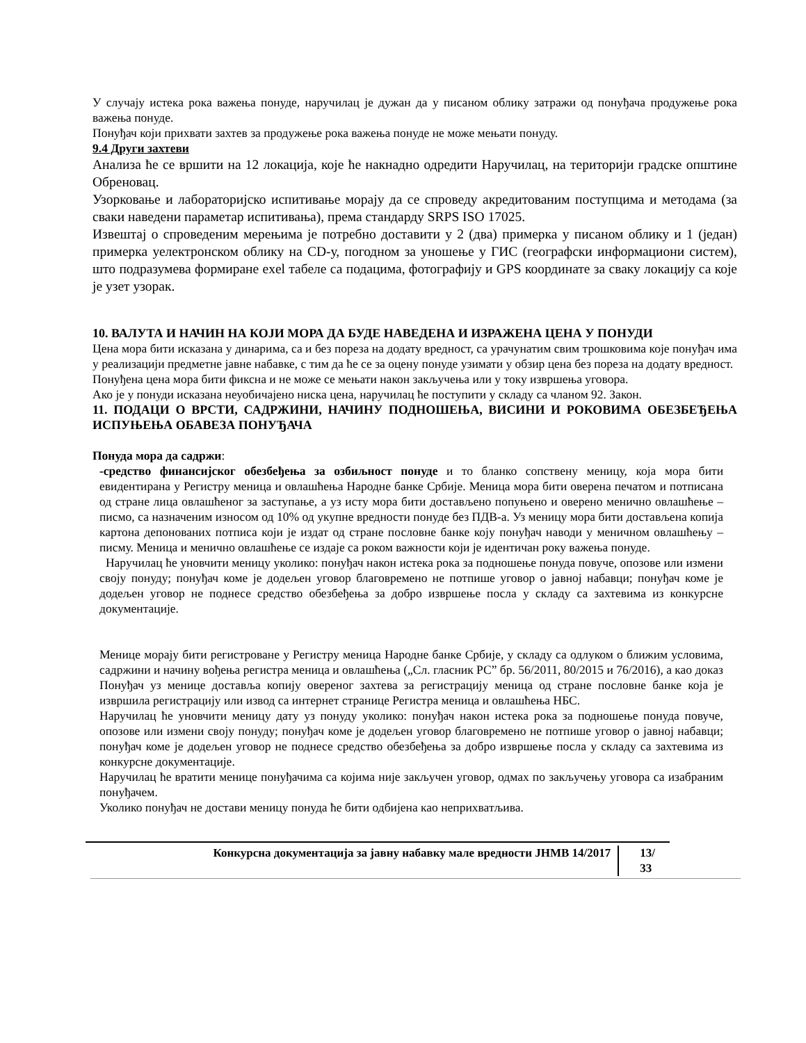У случају истека рока важења понуде, наручилац је дужан да у писаном облику затражи од понуђача продужење рока важења понуде.
Понуђач који прихвати захтев за продужење рока важења понуде не може мењати понуду.
9.4 Други захтеви
Анализа ће се вршити на 12 локација, које ће накнадно одредити Наручилац, на територији градске општине Обреновац.
Узорковање и лабораторијско испитивање морају да се спроведу акредитованим поступцима и методама (за сваки наведени параметар испитивања), према стандарду SRPS ISO 17025.
Извештај о спроведеним мерењима је потребно доставити у 2 (два) примерка у писаном облику и 1 (један) примерка уелектронском облику на CD-у, погодном за уношење у ГИС (географски информациони систем), што подразумева формиране exel табеле са подацима, фотографију и GPS координате за сваку локацију са које је узет узорак.
10. ВАЛУТА И НАЧИН НА КОЈИ МОРА ДА БУДЕ НАВЕДЕНА И ИЗРАЖЕНА ЦЕНА У ПОНУДИ
Цена мора бити исказана у динарима, са и без пореза на додату вредност, са урачунатим свим трошковима које понуђач има у реализацији предметне јавне набавке, с тим да ће се за оцену понуде узимати у обзир цена без пореза на додату вредност.
Понуђена цена мора бити фиксна и не може се мењати након закључења или у току извршења уговора.
Ако је у понуди исказана неуобичајено ниска цена, наручилац ће поступити у складу са чланом 92. Закон.
11. ПОДАЦИ О ВРСТИ, САДРЖИНИ, НАЧИНУ ПОДНОШЕЊА, ВИСИНИ И РОКОВИМА ОБЕЗБЕЂЕЊА ИСПУЊЕЊА ОБАВЕЗА ПОНУЂАЧА
Понуда мора да садржи:
-средство финансијског обезбеђења за озбиљност понуде и то бланко сопствену меницу, која мора бити евидентирана у Регистру меница и овлашћења Народне банке Србије. Меница мора бити оверена печатом и потписана од стране лица овлашћеног за заступање, а уз исту мора бити достављено попуњено и оверено менично овлашћење – писмо, са назначеним износом од 10% од укупне вредности понуде без ПДВ-а. Уз меницу мора бити достављена копија картона депонованих потписа који је издат од стране пословне банке коју понуђач наводи у меничном овлашћењу – писму. Меница и менично овлашћење се издаје са роком важности који је идентичан року важења понуде.
Наручилац ће уновчити меницу уколико: понуђач након истека рока за подношење понуда повуче, опозове или измени своју понуду; понуђач коме је додељен уговор благовремено не потпише уговор о јавној набавци; понуђач коме је додељен уговор не поднесе средство обезбеђења за добро извршење посла у складу са захтевима из конкурсне документације.
Менице морају бити регистроване у Регистру меница Народне банке Србије, у складу са одлуком о ближим условима, садржини и начину вођења регистра меница и овлашћења („Сл. гласник РС” бр. 56/2011, 80/2015 и 76/2016), а као доказ Понуђач уз менице доставља копију овереног захтева за регистрацију меница од стране пословне банке која је извршила регистрацију или извод са интернет странице Регистра меница и овлашћења НБС.
Наручилац ће уновчити меницу дату уз понуду уколико: понуђач након истека рока за подношење понуда повуче, опозове или измени своју понуду; понуђач коме је додељен уговор благовремено не потпише уговор о јавној набавци; понуђач коме је додељен уговор не поднесе средство обезбеђења за добро извршење посла у складу са захтевима из конкурсне документације.
Наручилац ће вратити менице понуђачима са којима није закључен уговор, одмах по закључењу уговора са изабраним понуђачем.
Уколико понуђач не достави меницу понуда ће бити одбијена као неприхватљива.
Конкурсна документација за јавну набавку мале вредности ЈНМВ 14/2017 13/ 33